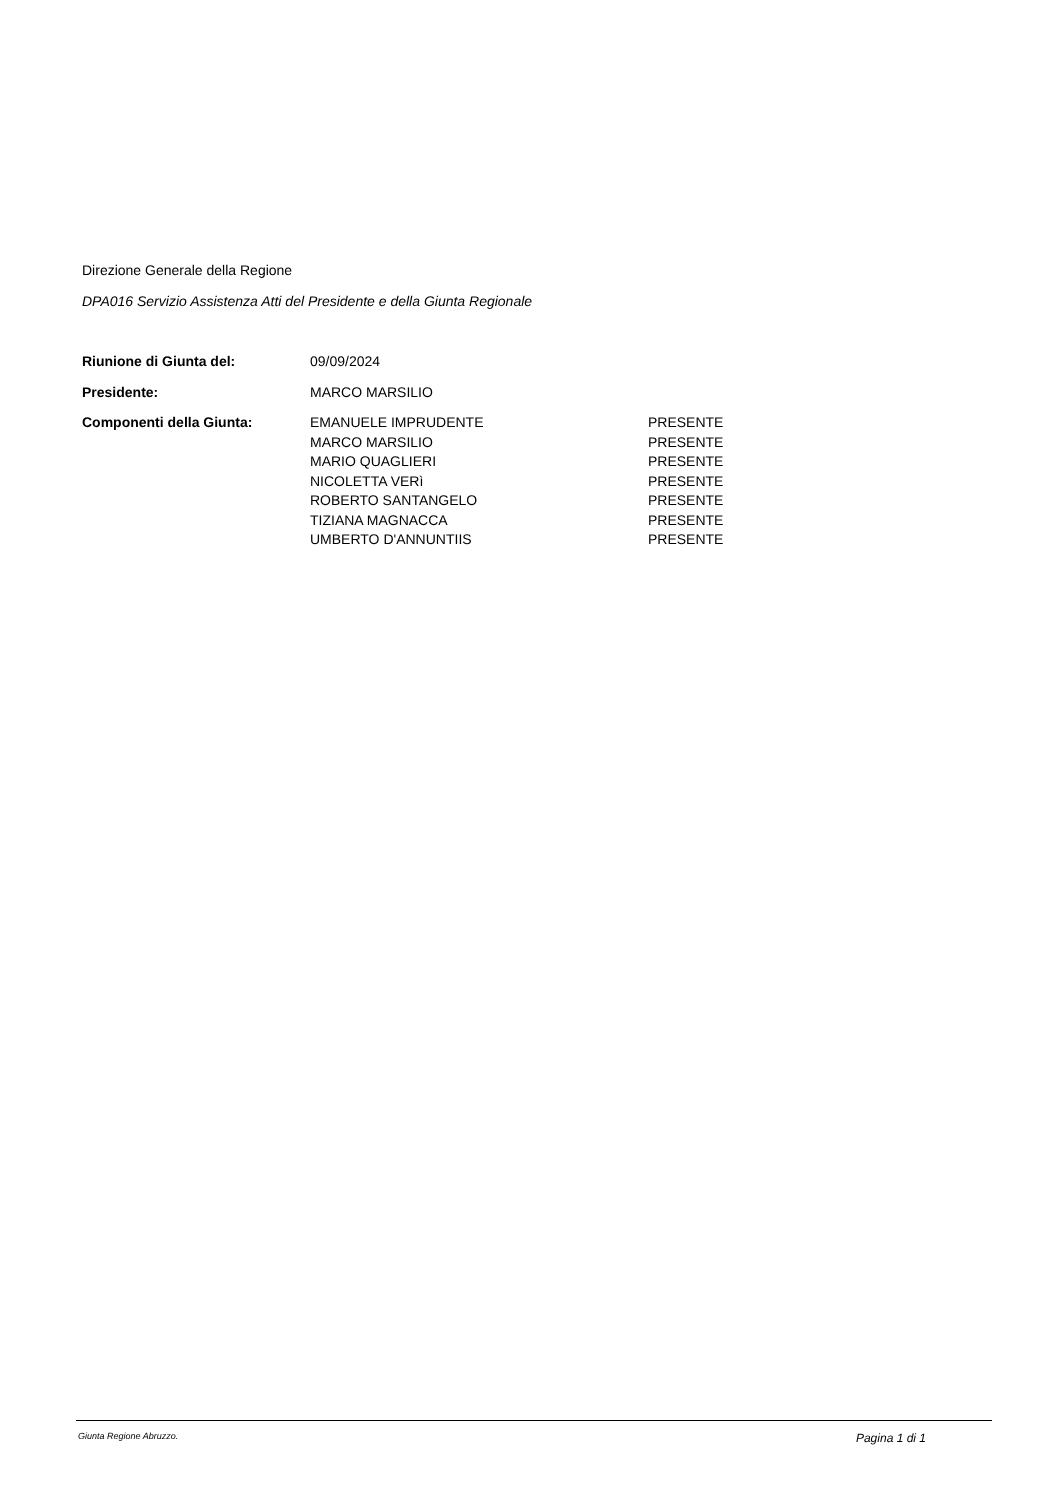Direzione Generale della Regione
DPA016 Servizio Assistenza Atti del Presidente e della Giunta Regionale
| Riunione di Giunta del: | 09/09/2024 | |
| Presidente: | MARCO MARSILIO | |
| Componenti della Giunta: | EMANUELE IMPRUDENTE | PRESENTE |
| | MARCO MARSILIO | PRESENTE |
| | MARIO QUAGLIERI | PRESENTE |
| | NICOLETTA VERì | PRESENTE |
| | ROBERTO SANTANGELO | PRESENTE |
| | TIZIANA MAGNACCA | PRESENTE |
| | UMBERTO D'ANNUNTIIS | PRESENTE |
Giunta Regione Abruzzo. Pagina 1 di 1